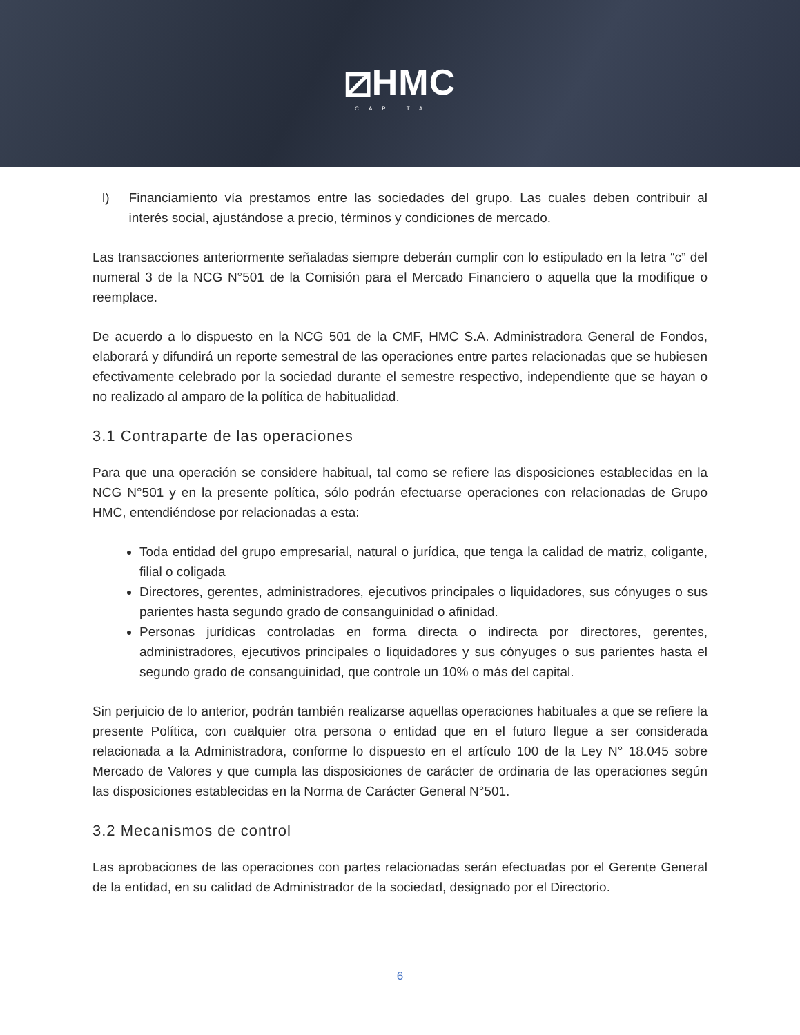⧄HMC
CAPITAL
l) Financiamiento vía prestamos entre las sociedades del grupo. Las cuales deben contribuir al interés social, ajustándose a precio, términos y condiciones de mercado.
Las transacciones anteriormente señaladas siempre deberán cumplir con lo estipulado en la letra “c” del numeral 3 de la NCG N°501 de la Comisión para el Mercado Financiero o aquella que la modifique o reemplace.
De acuerdo a lo dispuesto en la NCG 501 de la CMF, HMC S.A. Administradora General de Fondos, elaborará y difundirá un reporte semestral de las operaciones entre partes relacionadas que se hubiesen efectivamente celebrado por la sociedad durante el semestre respectivo, independiente que se hayan o no realizado al amparo de la política de habitualidad.
3.1 Contraparte de las operaciones
Para que una operación se considere habitual, tal como se refiere las disposiciones establecidas en la NCG N°501 y en la presente política, sólo podrán efectuarse operaciones con relacionadas de Grupo HMC, entendiéndose por relacionadas a esta:
Toda entidad del grupo empresarial, natural o jurídica, que tenga la calidad de matriz, coligante, filial o coligada
Directores, gerentes, administradores, ejecutivos principales o liquidadores, sus cónyuges o sus parientes hasta segundo grado de consanguinidad o afinidad.
Personas jurídicas controladas en forma directa o indirecta por directores, gerentes, administradores, ejecutivos principales o liquidadores y sus cónyuges o sus parientes hasta el segundo grado de consanguinidad, que controle un 10% o más del capital.
Sin perjuicio de lo anterior, podrán también realizarse aquellas operaciones habituales a que se refiere la presente Política, con cualquier otra persona o entidad que en el futuro llegue a ser considerada relacionada a la Administradora, conforme lo dispuesto en el artículo 100 de la Ley N° 18.045 sobre Mercado de Valores y que cumpla las disposiciones de carácter de ordinaria de las operaciones según las disposiciones establecidas en la Norma de Carácter General N°501.
3.2 Mecanismos de control
Las aprobaciones de las operaciones con partes relacionadas serán efectuadas por el Gerente General de la entidad, en su calidad de Administrador de la sociedad, designado por el Directorio.
6